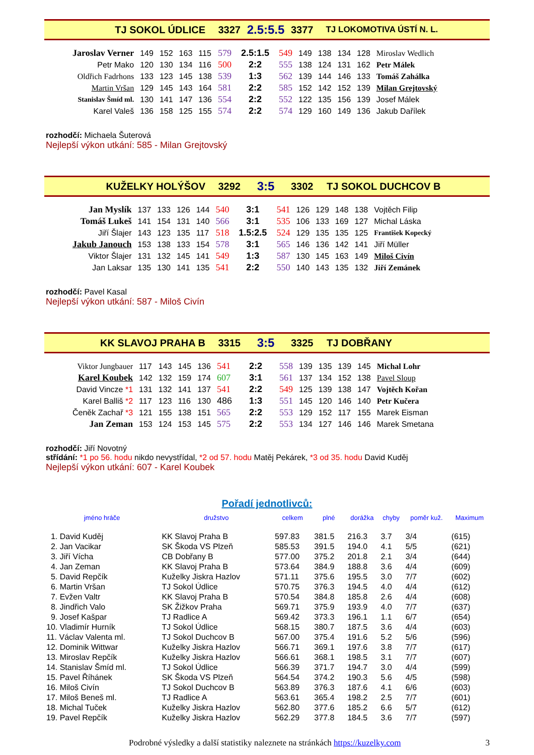TJ SOKOL ÚDLICE 3327 2.5:5.5 3377 TJ LOKOMOTIVA ÚSTÍ N. L.
| Jaroslav Verner | 149 | 152 | 163 | 115 | 579 | 2.5:1.5 | 549 | 149 | 138 | 134 | 128 | Miroslav Wedlich |
| Petr Mako | 120 | 130 | 134 | 116 | 500 | 2:2 | 555 | 138 | 124 | 131 | 162 | Petr Málek |
| Oldřich Fadrhons | 133 | 123 | 145 | 138 | 539 | 1:3 | 562 | 139 | 144 | 146 | 133 | Tomáš Zahálka |
| Martin Vršan | 129 | 145 | 143 | 164 | 581 | 2:2 | 585 | 152 | 142 | 152 | 139 | Milan Grejtovský |
| Stanislav Šmíd ml. | 130 | 141 | 147 | 136 | 554 | 2:2 | 552 | 122 | 135 | 156 | 139 | Josef Málek |
| Karel Valeš | 136 | 158 | 125 | 155 | 574 | 2:2 | 574 | 129 | 160 | 149 | 136 | Jakub Dařílek |
rozhodčí: Michaela Šuterová
Nejlepší výkon utkání: 585 - Milan Grejtovský
KUŽELKY HOLÝŠOV 3292 3:5 3302 TJ SOKOL DUCHCOV B
| Jan Myslík | 137 | 133 | 126 | 144 | 540 | 3:1 | 541 | 126 | 129 | 148 | 138 | Vojtěch Filip |
| Tomáš Lukeš | 141 | 154 | 131 | 140 | 566 | 3:1 | 535 | 106 | 133 | 169 | 127 | Michal Láska |
| Jiří Šlajer | 143 | 123 | 135 | 117 | 518 | 1.5:2.5 | 524 | 129 | 135 | 135 | 125 | František Kopecký |
| Jakub Janouch | 153 | 138 | 133 | 154 | 578 | 3:1 | 565 | 146 | 136 | 142 | 141 | Jiří Müller |
| Viktor Šlajer | 131 | 132 | 145 | 141 | 549 | 1:3 | 587 | 130 | 145 | 163 | 149 | Miloš Civín |
| Jan Laksar | 135 | 130 | 141 | 135 | 541 | 2:2 | 550 | 140 | 143 | 135 | 132 | Jiří Zemánek |
rozhodčí: Pavel Kasal
Nejlepší výkon utkání: 587 - Miloš Civín
KK SLAVOJ PRAHA B 3315 3:5 3325 TJ DOBŘANY
| Viktor Jungbauer | 117 | 143 | 145 | 136 | 541 | 2:2 | 558 | 139 | 135 | 139 | 145 | Michal Lohr |
| Karel Koubek | 142 | 132 | 159 | 174 | 607 | 3:1 | 561 | 137 | 134 | 152 | 138 | Pavel Sloup |
| David Vincze *1 | 131 | 132 | 141 | 137 | 541 | 2:2 | 549 | 125 | 139 | 138 | 147 | Vojtěch Kořan |
| Karel Balliš *2 | 117 | 123 | 116 | 130 | 486 | 1:3 | 551 | 145 | 120 | 146 | 140 | Petr Kučera |
| Čeněk Zachař *3 | 121 | 155 | 138 | 151 | 565 | 2:2 | 553 | 129 | 152 | 117 | 155 | Marek Eisman |
| Jan Zeman | 153 | 124 | 153 | 145 | 575 | 2:2 | 553 | 134 | 127 | 146 | 146 | Marek Smetana |
rozhodčí: Jiří Novotný
střídání: *1 po 56. hodu nikdo nevystřídal, *2 od 57. hodu Matěj Pekárek, *3 od 35. hodu David Kuděj
Nejlepší výkon utkání: 607 - Karel Koubek
Pořadí jednotlivců:
| jméno hráče | družstvo | celkem | plné | dorážka | chyby | poměr kuž. | Maximum |
| --- | --- | --- | --- | --- | --- | --- | --- |
| 1. David Kuděj | KK Slavoj Praha B | 597.83 | 381.5 | 216.3 | 3.7 | 3/4 | (615) |
| 2. Jan Vacikar | SK Škoda VS Plzeň | 585.53 | 391.5 | 194.0 | 4.1 | 5/5 | (621) |
| 3. Jiří Vícha | CB Dobřany B | 577.00 | 375.2 | 201.8 | 2.1 | 3/4 | (644) |
| 4. Jan Zeman | KK Slavoj Praha B | 573.64 | 384.9 | 188.8 | 3.6 | 4/4 | (609) |
| 5. David Repčík | Kuželky Jiskra Hazlov | 571.11 | 375.6 | 195.5 | 3.0 | 7/7 | (602) |
| 6. Martin Vršan | TJ Sokol Údlice | 570.75 | 376.3 | 194.5 | 4.0 | 4/4 | (612) |
| 7. Evžen Valtr | KK Slavoj Praha B | 570.54 | 384.8 | 185.8 | 2.6 | 4/4 | (608) |
| 8. Jindřich Valo | SK Žižkov Praha | 569.71 | 375.9 | 193.9 | 4.0 | 7/7 | (637) |
| 9. Josef Kašpar | TJ Radlice A | 569.42 | 373.3 | 196.1 | 1.1 | 6/7 | (654) |
| 10. Vladimír Hurník | TJ Sokol Údlice | 568.15 | 380.7 | 187.5 | 3.6 | 4/4 | (603) |
| 11. Václav Valenta ml. | TJ Sokol Duchcov B | 567.00 | 375.4 | 191.6 | 5.2 | 5/6 | (596) |
| 12. Dominik Wittwar | Kuželky Jiskra Hazlov | 566.71 | 369.1 | 197.6 | 3.8 | 7/7 | (617) |
| 13. Miroslav Repčík | Kuželky Jiskra Hazlov | 566.61 | 368.1 | 198.5 | 3.1 | 7/7 | (607) |
| 14. Stanislav Šmíd ml. | TJ Sokol Údlice | 566.39 | 371.7 | 194.7 | 3.0 | 4/4 | (599) |
| 15. Pavel Říhánek | SK Škoda VS Plzeň | 564.54 | 374.2 | 190.3 | 5.6 | 4/5 | (598) |
| 16. Miloš Civín | TJ Sokol Duchcov B | 563.89 | 376.3 | 187.6 | 4.1 | 6/6 | (603) |
| 17. Miloš Beneš ml. | TJ Radlice A | 563.61 | 365.4 | 198.2 | 2.5 | 7/7 | (601) |
| 18. Michal Tuček | Kuželky Jiskra Hazlov | 562.80 | 377.6 | 185.2 | 6.6 | 5/7 | (612) |
| 19. Pavel Repčík | Kuželky Jiskra Hazlov | 562.29 | 377.8 | 184.5 | 3.6 | 7/7 | (597) |
Podrobné výsledky a další statistiky naleznete na stránkách https://kuzelky.com 3